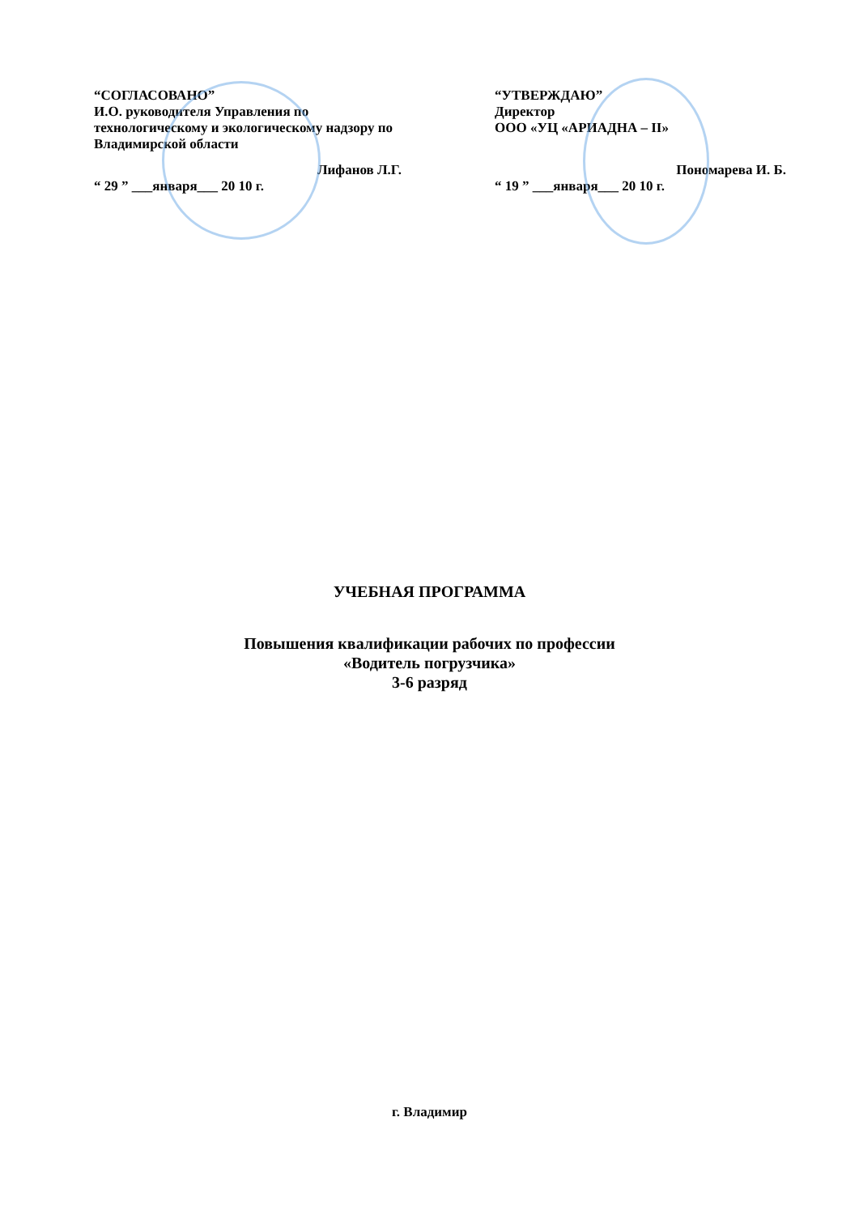“СОГЛАСОВАНО”
И.О. руководителя Управления по технологическому и экологическому надзору по Владимирской области
Лифанов Л.Г.
“ 29 ” ___января___ 20 10 г.
“УТВЕРЖДАЮ”
Директор
ООО «УЦ «АРИАДНА – II»
Пономарева И. Б.
“ 19 ” ___января___ 20 10 г.
УЧЕБНАЯ ПРОГРАММА
Повышения квалификации рабочих по профессии
«Водитель погрузчика»
3-6 разряд
г. Владимир